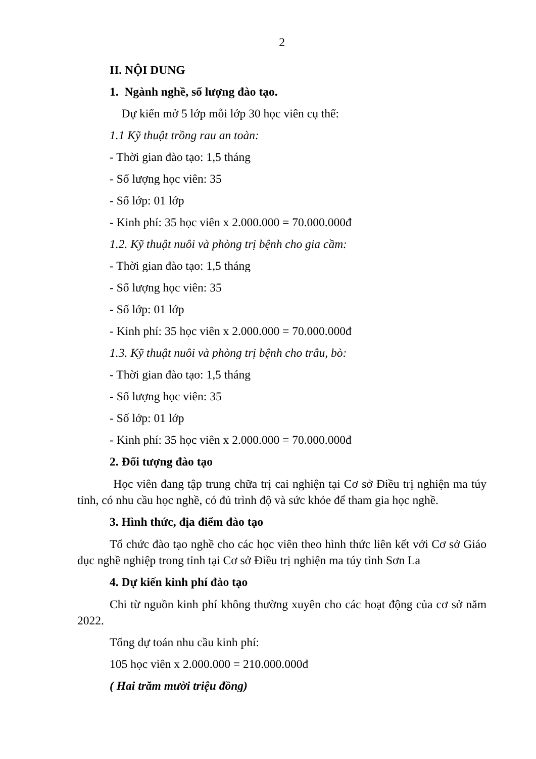2
II. NỘI DUNG
1. Ngành nghề, số lượng đào tạo.
Dự kiến mở 5 lớp mỗi lớp 30 học viên cụ thể:
1.1 Kỹ thuật trồng rau an toàn:
- Thời gian đào tạo: 1,5 tháng
- Số lượng học viên: 35
- Số lớp: 01 lớp
- Kinh phí: 35 học viên x 2.000.000 = 70.000.000đ
1.2. Kỹ thuật nuôi và phòng trị bệnh cho gia cầm:
- Thời gian đào tạo: 1,5 tháng
- Số lượng học viên: 35
- Số lớp: 01 lớp
- Kinh phí: 35 học viên x 2.000.000 = 70.000.000đ
1.3. Kỹ thuật nuôi và phòng trị bệnh cho trâu, bò:
- Thời gian đào tạo: 1,5 tháng
- Số lượng học viên: 35
- Số lớp: 01 lớp
- Kinh phí: 35 học viên x 2.000.000 = 70.000.000đ
2. Đối tượng đào tạo
Học viên đang tập trung chữa trị cai nghiện tại Cơ sở Điều trị nghiện ma túy tỉnh, có nhu cầu học nghề, có đủ trình độ và sức khỏe để tham gia học nghề.
3. Hình thức, địa điểm đào tạo
Tổ chức đào tạo nghề cho các học viên theo hình thức liên kết với Cơ sở Giáo dục nghề nghiệp trong tỉnh tại Cơ sở Điều trị nghiện ma túy tỉnh Sơn La
4. Dự kiến kinh phí đào tạo
Chi từ nguồn kinh phí không thường xuyên cho các hoạt động của cơ sở năm 2022.
Tổng dự toán nhu cầu kinh phí:
105 học viên x 2.000.000 = 210.000.000đ
( Hai trăm mười triệu đồng)